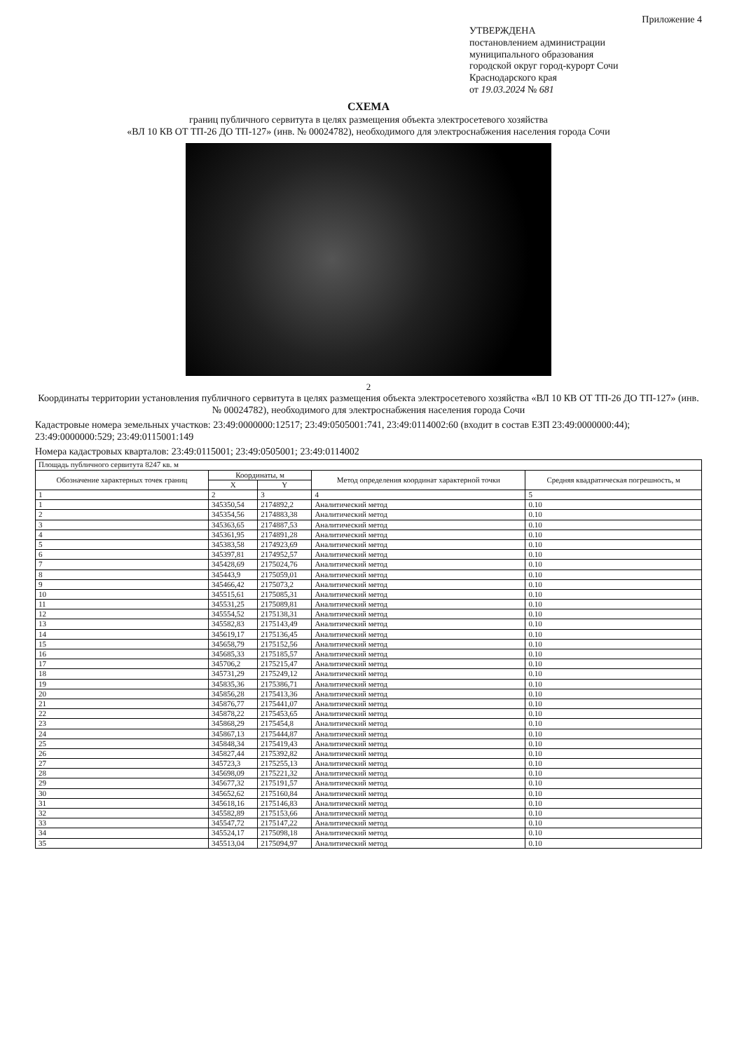Приложение 4
УТВЕРЖДЕНА
постановлением администрации
муниципального образования
городской округ город-курорт Сочи
Краснодарского края
от 19.03.2024 № 681
СХЕМА
границ публичного сервитута в целях размещения объекта электросетевого хозяйства
«ВЛ 10 КВ ОТ ТП-26 ДО ТП-127» (инв. № 00024782), необходимого для электроснабжения населения города Сочи
2
Координаты территории установления публичного сервитута в целях размещения объекта электросетевого хозяйства «ВЛ 10 КВ ОТ ТП-26 ДО ТП-127» (инв. № 00024782), необходимого для электроснабжения населения города Сочи
Кадастровые номера земельных участков: 23:49:0000000:12517; 23:49:0505001:741, 23:49:0114002:60 (входит в состав ЕЗП 23:49:0000000:44); 23:49:0000000:529; 23:49:0115001:149
Номера кадастровых кварталов: 23:49:0115001; 23:49:0505001; 23:49:0114002
| Площадь публичного сервитута 8247 кв. м | | | | |
| Обозначение характерных точек границ | Координаты, м | | Метод определения координат характерной точки | Средняя квадратическая погрешность, м |
| | X | Y | | |
| 1 | 2 | 3 | 4 | 5 |
| 1 | 345350,54 | 2174892,2 | Аналитический метод | 0.10 |
| 2 | 345354,56 | 2174883,38 | Аналитический метод | 0.10 |
| 3 | 345363,65 | 2174887,53 | Аналитический метод | 0.10 |
| 4 | 345361,95 | 2174891,28 | Аналитический метод | 0.10 |
| 5 | 345383,58 | 2174923,69 | Аналитический метод | 0.10 |
| 6 | 345397,81 | 2174952,57 | Аналитический метод | 0.10 |
| 7 | 345428,69 | 2175024,76 | Аналитический метод | 0.10 |
| 8 | 345443,9 | 2175059,01 | Аналитический метод | 0.10 |
| 9 | 345466,42 | 2175073,2 | Аналитический метод | 0.10 |
| 10 | 345515,61 | 2175085,31 | Аналитический метод | 0.10 |
| 11 | 345531,25 | 2175089,81 | Аналитический метод | 0.10 |
| 12 | 345554,52 | 2175138,31 | Аналитический метод | 0.10 |
| 13 | 345582,83 | 2175143,49 | Аналитический метод | 0.10 |
| 14 | 345619,17 | 2175136,45 | Аналитический метод | 0.10 |
| 15 | 345658,79 | 2175152,56 | Аналитический метод | 0.10 |
| 16 | 345685,33 | 2175185,57 | Аналитический метод | 0.10 |
| 17 | 345706,2 | 2175215,47 | Аналитический метод | 0.10 |
| 18 | 345731,29 | 2175249,12 | Аналитический метод | 0.10 |
| 19 | 345835,36 | 2175386,71 | Аналитический метод | 0.10 |
| 20 | 345856,28 | 2175413,36 | Аналитический метод | 0.10 |
| 21 | 345876,77 | 2175441,07 | Аналитический метод | 0.10 |
| 22 | 345878,22 | 2175453,65 | Аналитический метод | 0.10 |
| 23 | 345868,29 | 2175454,8 | Аналитический метод | 0.10 |
| 24 | 345867,13 | 2175444,87 | Аналитический метод | 0.10 |
| 25 | 345848,34 | 2175419,43 | Аналитический метод | 0.10 |
| 26 | 345827,44 | 2175392,82 | Аналитический метод | 0.10 |
| 27 | 345723,3 | 2175255,13 | Аналитический метод | 0.10 |
| 28 | 345698,09 | 2175221,32 | Аналитический метод | 0.10 |
| 29 | 345677,32 | 2175191,57 | Аналитический метод | 0.10 |
| 30 | 345652,62 | 2175160,84 | Аналитический метод | 0.10 |
| 31 | 345618,16 | 2175146,83 | Аналитический метод | 0.10 |
| 32 | 345582,89 | 2175153,66 | Аналитический метод | 0.10 |
| 33 | 345547,72 | 2175147,22 | Аналитический метод | 0.10 |
| 34 | 345524,17 | 2175098,18 | Аналитический метод | 0.10 |
| 35 | 345513,04 | 2175094,97 | Аналитический метод | 0.10 |